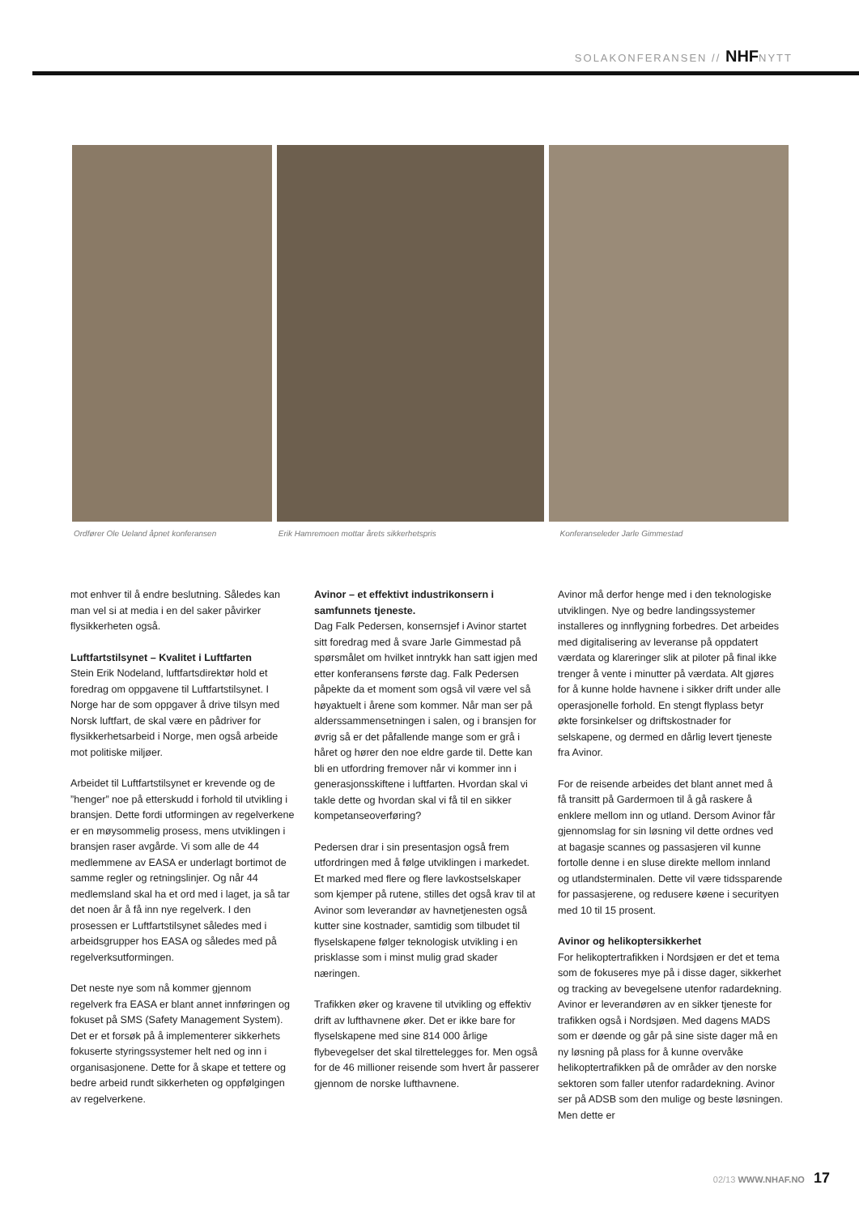SOLAKONFERANSEN // NHFNYTT
Ordfører Ole Ueland åpnet konferansen Erik Hamremoen mottar årets sikkerhetspris Konferanseleder Jarle Gimmestad
mot enhver til å endre beslutning. Således kan man vel si at media i en del saker påvirker flysikkerheten også.
Luftfartstilsynet – Kvalitet i Luftfarten
Stein Erik Nodeland, luftfartsdirektør hold et foredrag om oppgavene til Luftfartstilsynet. I Norge har de som oppgaver å drive tilsyn med Norsk luftfart, de skal være en pådriver for flysikkerhetsarbeid i Norge, men også arbeide mot politiske miljøer.
Arbeidet til Luftfartstilsynet er krevende og de ”henger” noe på etterskudd i forhold til utvikling i bransjen. Dette fordi utformingen av regelverkene er en møysommelig prosess, mens utviklingen i bransjen raser avgårde. Vi som alle de 44 medlemmene av EASA er underlagt bortimot de samme regler og retningslinjer. Og når 44 medlemsland skal ha et ord med i laget, ja så tar det noen år å få inn nye regelverk. I den prosessen er Luftfartstilsynet således med i arbeidsgrupper hos EASA og således med på regelverksutformingen.
Det neste nye som nå kommer gjennom regelverk fra EASA er blant annet innføringen og fokuset på SMS (Safety Management System). Det er et forsøk på å implementerer sikkerhets fokuserte styringssystemer helt ned og inn i organisasjonene. Dette for å skape et tettere og bedre arbeid rundt sikkerheten og oppfølgingen av regelverkene.
Avinor – et effektivt industrikonsern i samfunnets tjeneste.
Dag Falk Pedersen, konsernsjef i Avinor startet sitt foredrag med å svare Jarle Gimmestad på spørsmålet om hvilket inntrykk han satt igjen med etter konferansens første dag. Falk Pedersen påpekte da et moment som også vil være vel så høyaktuelt i årene som kommer. Når man ser på alderssammensetningen i salen, og i bransjen for øvrig så er det påfallende mange som er grå i håret og hører den noe eldre garde til. Dette kan bli en utfordring fremover når vi kommer inn i generasjonsskiftene i luftfarten. Hvordan skal vi takle dette og hvordan skal vi få til en sikker kompetanseoverføring?
Pedersen drar i sin presentasjon også frem utfordringen med å følge utviklingen i markedet. Et marked med flere og flere lavkostselskaper som kjemper på rutene, stilles det også krav til at Avinor som leverandør av havnetjenesten også kutter sine kostnader, samtidig som tilbudet til flyselskapene følger teknologisk utvikling i en prisklasse som i minst mulig grad skader næringen.
Trafikken øker og kravene til utvikling og effektiv drift av lufthavnene øker. Det er ikke bare for flyselskapene med sine 814 000 årlige flybevegelser det skal tilrettelegges for. Men også for de 46 millioner reisende som hvert år passerer gjennom de norske lufthavnene.
Avinor må derfor henge med i den teknologiske utviklingen. Nye og bedre landingssystemer installeres og innflygning forbedres. Det arbeides med digitalisering av leveranse på oppdatert værdata og klareringer slik at piloter på final ikke trenger å vente i minutter på værdata. Alt gjøres for å kunne holde havnene i sikker drift under alle operasjonelle forhold. En stengt flyplass betyr økte forsinkelser og driftskostnader for selskapene, og dermed en dårlig levert tjeneste fra Avinor.
For de reisende arbeides det blant annet med å få transitt på Gardermoen til å gå raskere å enklere mellom inn og utland. Dersom Avinor får gjennomslag for sin løsning vil dette ordnes ved at bagasje scannes og passasjeren vil kunne fortolle denne i en sluse direkte mellom innland og utlandsterminalen. Dette vil være tidssparende for passasjerene, og redusere køene i securityen med 10 til 15 prosent.
Avinor og helikoptersikkerhet
For helikoptertrafikken i Nordsjøen er det et tema som de fokuseres mye på i disse dager, sikkerhet og tracking av bevegelsene utenfor radardekning. Avinor er leverandøren av en sikker tjeneste for trafikken også i Nordsjøen. Med dagens MADS som er døende og går på sine siste dager må en ny løsning på plass for å kunne overvåke helikoptertrafikken på de områder av den norske sektoren som faller utenfor radardekning. Avinor ser på ADSB som den mulige og beste løsningen. Men dette er
02/13 WWW.NHAF.NO 17